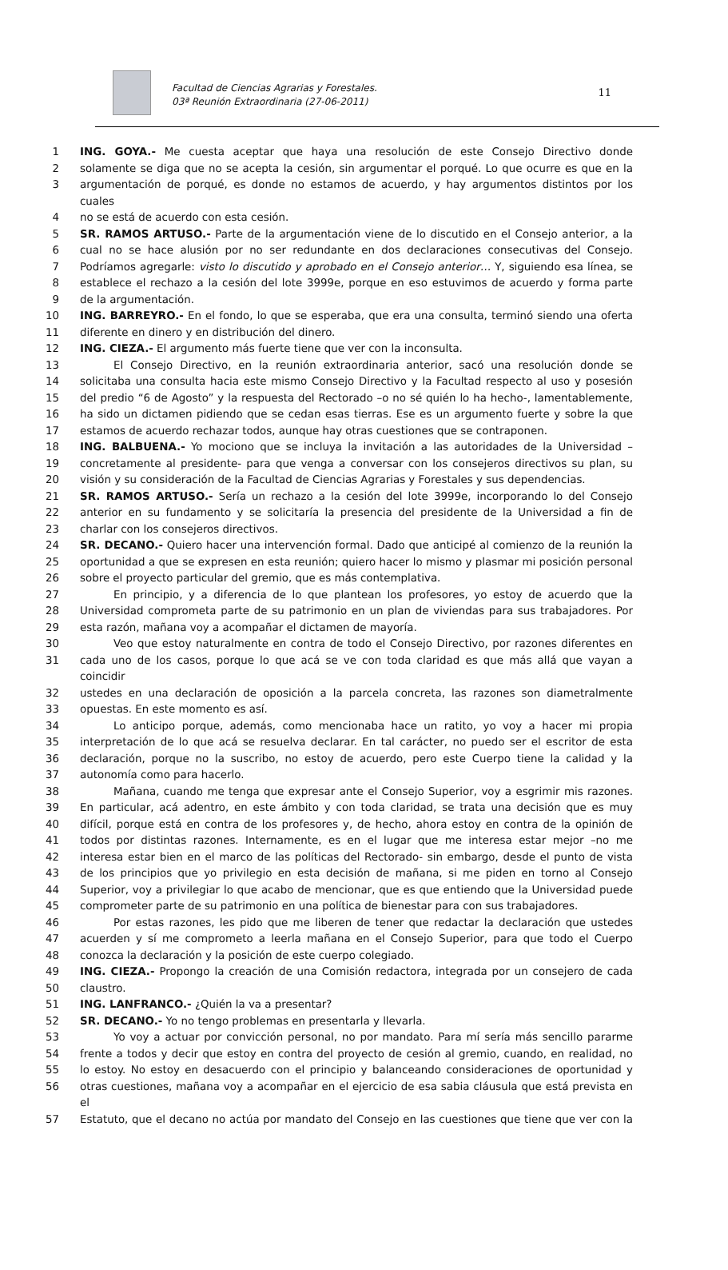Facultad de Ciencias Agrarias y Forestales.
03ª Reunión Extraordinaria (27-06-2011)
11
1 ING. GOYA.- Me cuesta aceptar que haya una resolución de este Consejo Directivo donde
2 solamente se diga que no se acepta la cesión, sin argumentar el porqué. Lo que ocurre es que en la
3 argumentación de porqué, es donde no estamos de acuerdo, y hay argumentos distintos por los cuales
4 no se está de acuerdo con esta cesión.
5 SR. RAMOS ARTUSO.- Parte de la argumentación viene de lo discutido en el Consejo anterior, a la
6 cual no se hace alusión por no ser redundante en dos declaraciones consecutivas del Consejo.
7 Podríamos agregarle: visto lo discutido y aprobado en el Consejo anterior… Y, siguiendo esa línea, se
8 establece el rechazo a la cesión del lote 3999e, porque en eso estuvimos de acuerdo y forma parte
9 de la argumentación.
10 ING. BARREYRO.- En el fondo, lo que se esperaba, que era una consulta, terminó siendo una oferta
11 diferente en dinero y en distribución del dinero.
12 ING. CIEZA.- El argumento más fuerte tiene que ver con la inconsulta.
13 El Consejo Directivo, en la reunión extraordinaria anterior, sacó una resolución donde se
14 solicitaba una consulta hacia este mismo Consejo Directivo y la Facultad respecto al uso y posesión
15 del predio “6 de Agosto” y la respuesta del Rectorado –o no sé quién lo ha hecho-, lamentablemente,
16 ha sido un dictamen pidiendo que se cedan esas tierras. Ese es un argumento fuerte y sobre la que
17 estamos de acuerdo rechazar todos, aunque hay otras cuestiones que se contraponen.
18 ING. BALBUENA.- Yo mociono que se incluya la invitación a las autoridades de la Universidad –
19 concretamente al presidente- para que venga a conversar con los consejeros directivos su plan, su
20 visión y su consideración de la Facultad de Ciencias Agrarias y Forestales y sus dependencias.
21 SR. RAMOS ARTUSO.- Sería un rechazo a la cesión del lote 3999e, incorporando lo del Consejo
22 anterior en su fundamento y se solicitaría la presencia del presidente de la Universidad a fin de
23 charlar con los consejeros directivos.
24 SR. DECANO.- Quiero hacer una intervención formal. Dado que anticipé al comienzo de la reunión la
25 oportunidad a que se expresen en esta reunión; quiero hacer lo mismo y plasmar mi posición personal
26 sobre el proyecto particular del gremio, que es más contemplativa.
27 En principio, y a diferencia de lo que plantean los profesores, yo estoy de acuerdo que la
28 Universidad comprometa parte de su patrimonio en un plan de viviendas para sus trabajadores. Por
29 esta razón, mañana voy a acompañar el dictamen de mayoría.
30 Veo que estoy naturalmente en contra de todo el Consejo Directivo, por razones diferentes en
31 cada uno de los casos, porque lo que acá se ve con toda claridad es que más allá que vayan a coincidir
32 ustedes en una declaración de oposición a la parcela concreta, las razones son diametralmente
33 opuestas. En este momento es así.
34 Lo anticipo porque, además, como mencionaba hace un ratito, yo voy a hacer mi propia
35 interpretación de lo que acá se resuelva declarar. En tal carácter, no puedo ser el escritor de esta
36 declaración, porque no la suscribo, no estoy de acuerdo, pero este Cuerpo tiene la calidad y la
37 autonomía como para hacerlo.
38 Mañana, cuando me tenga que expresar ante el Consejo Superior, voy a esgrimir mis razones.
39 En particular, acá adentro, en este ámbito y con toda claridad, se trata una decisión que es muy
40 difícil, porque está en contra de los profesores y, de hecho, ahora estoy en contra de la opinión de
41 todos por distintas razones. Internamente, es en el lugar que me interesa estar mejor –no me
42 interesa estar bien en el marco de las políticas del Rectorado- sin embargo, desde el punto de vista
43 de los principios que yo privilegio en esta decisión de mañana, si me piden en torno al Consejo
44 Superior, voy a privilegiar lo que acabo de mencionar, que es que entiendo que la Universidad puede
45 comprometer parte de su patrimonio en una política de bienestar para con sus trabajadores.
46 Por estas razones, les pido que me liberen de tener que redactar la declaración que ustedes
47 acuerden y sí me comprometo a leerla mañana en el Consejo Superior, para que todo el Cuerpo
48 conozca la declaración y la posición de este cuerpo colegiado.
49 ING. CIEZA.- Propongo la creación de una Comisión redactora, integrada por un consejero de cada
50 claustro.
51 ING. LANFRANCO.- ¿Quién la va a presentar?
52 SR. DECANO.- Yo no tengo problemas en presentarla y llevarla.
53 Yo voy a actuar por convicción personal, no por mandato. Para mí sería más sencillo pararme
54 frente a todos y decir que estoy en contra del proyecto de cesión al gremio, cuando, en realidad, no
55 lo estoy. No estoy en desacuerdo con el principio y balanceando consideraciones de oportunidad y
56 otras cuestiones, mañana voy a acompañar en el ejercicio de esa sabia cláusula que está prevista en el
57 Estatuto, que el decano no actúa por mandato del Consejo en las cuestiones que tiene que ver con la